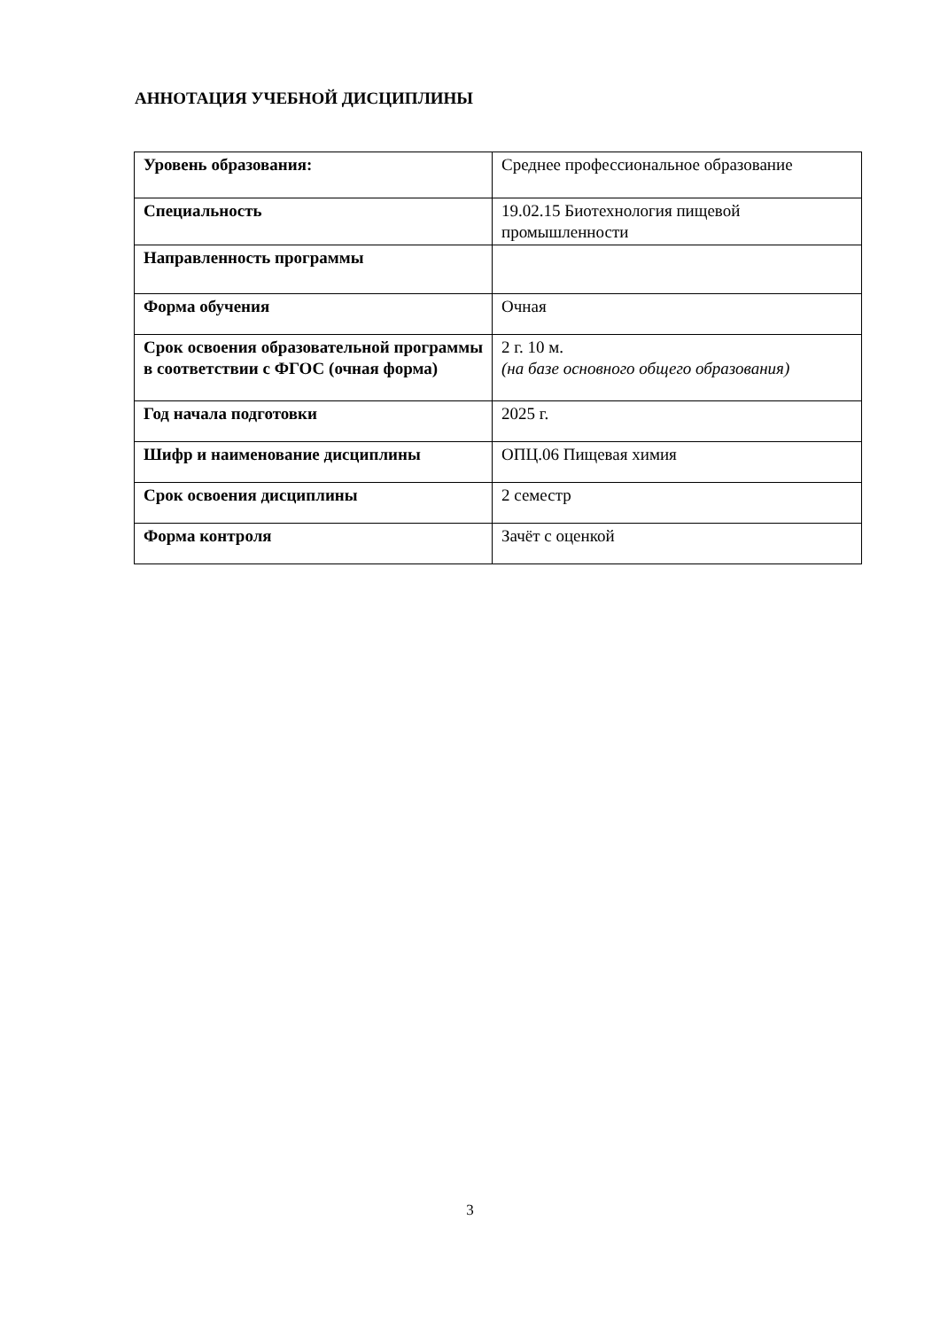АННОТАЦИЯ УЧЕБНОЙ ДИСЦИПЛИНЫ
| Уровень образования: | Среднее профессиональное образование |
| Специальность | 19.02.15 Биотехнология пищевой промышленности |
| Направленность программы | |
| Форма обучения | Очная |
| Срок освоения образовательной программы в соответствии с ФГОС (очная форма) | 2 г. 10 м. (на базе основного общего образования) |
| Год начала подготовки | 2025 г. |
| Шифр и наименование дисциплины | ОПЦ.06 Пищевая химия |
| Срок освоения дисциплины | 2 семестр |
| Форма контроля | Зачёт с оценкой |
3